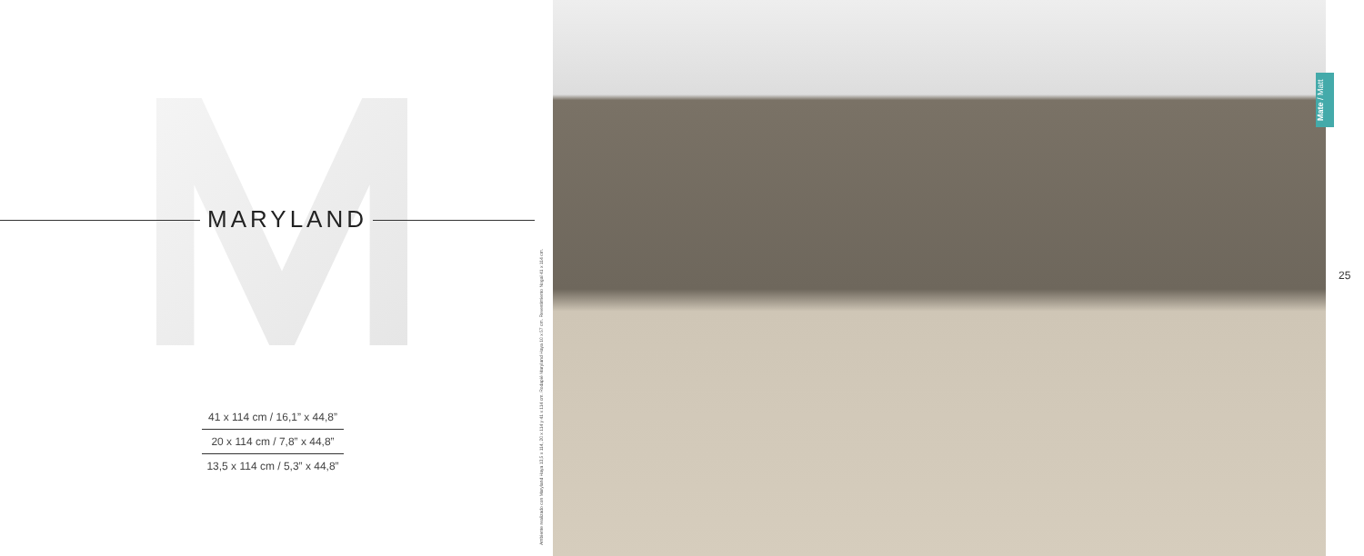MARYLAND
41 x 114 cm / 16,1” x 44,8”
20 x 114 cm / 7,8” x 44,8”
13,5 x 114 cm / 5,3” x 44,8”
Ambiente realizado con Maryland Haya 13,5 x 114, 20 x 114 y 41 x 114 cm. Rodapié Maryland Haya 10 x 57 cm. Revestimiento Nogal 41 x 114 cm.
Mate / Matt
25